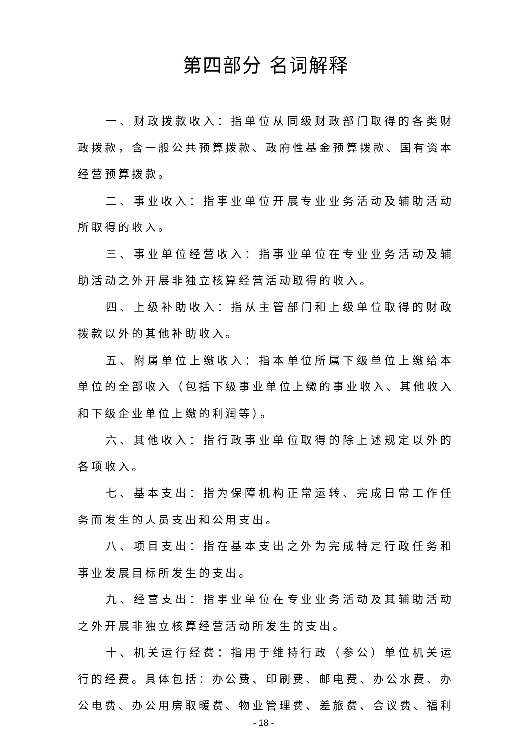第四部分 名词解释
一、财政拨款收入：指单位从同级财政部门取得的各类财政拨款，含一般公共预算拨款、政府性基金预算拨款、国有资本经营预算拨款。
二、事业收入：指事业单位开展专业业务活动及辅助活动所取得的收入。
三、事业单位经营收入：指事业单位在专业业务活动及辅助活动之外开展非独立核算经营活动取得的收入。
四、上级补助收入：指从主管部门和上级单位取得的财政拨款以外的其他补助收入。
五、附属单位上缴收入：指本单位所属下级单位上缴给本单位的全部收入（包括下级事业单位上缴的事业收入、其他收入和下级企业单位上缴的利润等）。
六、其他收入：指行政事业单位取得的除上述规定以外的各项收入。
七、基本支出：指为保障机构正常运转、完成日常工作任务而发生的人员支出和公用支出。
八、项目支出：指在基本支出之外为完成特定行政任务和事业发展目标所发生的支出。
九、经营支出：指事业单位在专业业务活动及其辅助活动之外开展非独立核算经营活动所发生的支出。
十、机关运行经费：指用于维持行政（参公）单位机关运行的经费。具体包括：办公费、印刷费、邮电费、办公水费、办公电费、办公用房取暖费、物业管理费、差旅费、会议费、福利
- 18 -